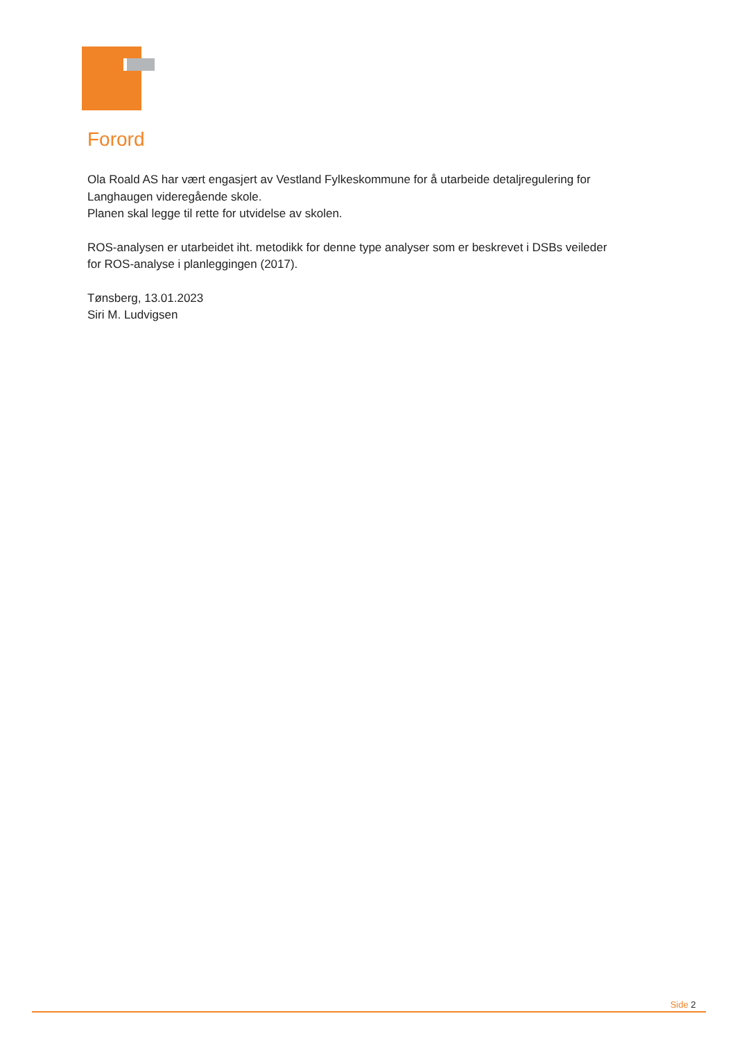Forord
Ola Roald AS har vært engasjert av Vestland Fylkeskommune for å utarbeide detaljregulering for Langhaugen videregående skole.
Planen skal legge til rette for utvidelse av skolen.
ROS-analysen er utarbeidet iht. metodikk for denne type analyser som er beskrevet i DSBs veileder
for ROS-analyse i planleggingen (2017).
Tønsberg, 13.01.2023
Siri M. Ludvigsen
Side 2